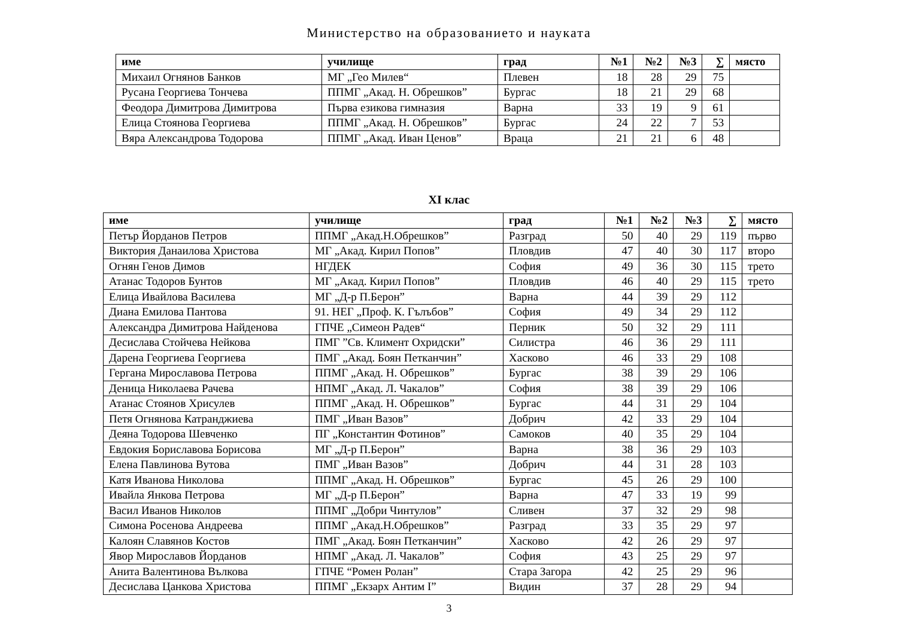Министерство на образованието и науката
| име | училище | град | №1 | №2 | №3 | ∑ | място |
| --- | --- | --- | --- | --- | --- | --- | --- |
| Михаил Огнянов Банков | МГ „Гео Милев“ | Плевен | 18 | 28 | 29 | 75 | |
| Русана Георгиева Тончева | ППМГ „Акад. Н. Обрешков” | Бургас | 18 | 21 | 29 | 68 | |
| Феодора Димитрова Димитрова | Първа езикова гимназия | Варна | 33 | 19 | 9 | 61 | |
| Елица Стоянова Георгиева | ППМГ „Акад. Н. Обрешков” | Бургас | 24 | 22 | 7 | 53 | |
| Вяра Александрова Тодорова | ППМГ „Акад. Иван Ценов” | Враца | 21 | 21 | 6 | 48 | |
XI клас
| име | училище | град | №1 | №2 | №3 | ∑ | място |
| --- | --- | --- | --- | --- | --- | --- | --- |
| Петър Йорданов Петров | ППМГ „Акад.Н.Обрешков” | Разград | 50 | 40 | 29 | 119 | първо |
| Виктория Данаилова Христова | МГ „Акад. Кирил Попов” | Пловдив | 47 | 40 | 30 | 117 | второ |
| Огнян Генов Димов | НГДЕК | София | 49 | 36 | 30 | 115 | трето |
| Атанас Тодоров Бунтов | МГ „Акад. Кирил Попов” | Пловдив | 46 | 40 | 29 | 115 | трето |
| Елица Ивайлова Василева | МГ „Д-р П.Берон” | Варна | 44 | 39 | 29 | 112 | |
| Диана Емилова Пантова | 91. НЕГ „Проф. К. Гълъбов” | София | 49 | 34 | 29 | 112 | |
| Александра Димитрова Найденова | ГПЧЕ „Симеон Радев“ | Перник | 50 | 32 | 29 | 111 | |
| Десислава Стойчева Нейкова | ПМГ ”Св. Климент Охридски” | Силистра | 46 | 36 | 29 | 111 | |
| Дарена Георгиева Георгиева | ПМГ „Акад. Боян Петканчин” | Хасково | 46 | 33 | 29 | 108 | |
| Гергана Мирославова Петрова | ППМГ „Акад. Н. Обрешков” | Бургас | 38 | 39 | 29 | 106 | |
| Деница Николаева Рачева | НПМГ „Акад. Л. Чакалов” | София | 38 | 39 | 29 | 106 | |
| Атанас Стоянов Хрисулев | ППМГ „Акад. Н. Обрешков” | Бургас | 44 | 31 | 29 | 104 | |
| Петя Огнянова Катранджиева | ПМГ „Иван Вазов” | Добрич | 42 | 33 | 29 | 104 | |
| Деяна Тодорова Шевченко | ПГ „Константин Фотинов” | Самоков | 40 | 35 | 29 | 104 | |
| Евдокия Бориславова Борисова | МГ „Д-р П.Берон” | Варна | 38 | 36 | 29 | 103 | |
| Елена Павлинова Вутова | ПМГ „Иван Вазов” | Добрич | 44 | 31 | 28 | 103 | |
| Катя Иванова Николова | ППМГ „Акад. Н. Обрешков” | Бургас | 45 | 26 | 29 | 100 | |
| Ивайла Янкова Петрова | МГ „Д-р П.Берон” | Варна | 47 | 33 | 19 | 99 | |
| Васил Иванов Николов | ППМГ „Добри Чинтулов” | Сливен | 37 | 32 | 29 | 98 | |
| Симона Росенова Андреева | ППМГ „Акад.Н.Обрешков” | Разград | 33 | 35 | 29 | 97 | |
| Калоян Славянов Костов | ПМГ „Акад. Боян Петканчин” | Хасково | 42 | 26 | 29 | 97 | |
| Явор Мирославов Йорданов | НПМГ „Акад. Л. Чакалов” | София | 43 | 25 | 29 | 97 | |
| Анита Валентинова Вълкова | ГПЧЕ “Ромен Ролан” | Стара Загора | 42 | 25 | 29 | 96 | |
| Десислава Цанкова Христова | ППМГ „Екзарх Антим I” | Видин | 37 | 28 | 29 | 94 | |
3